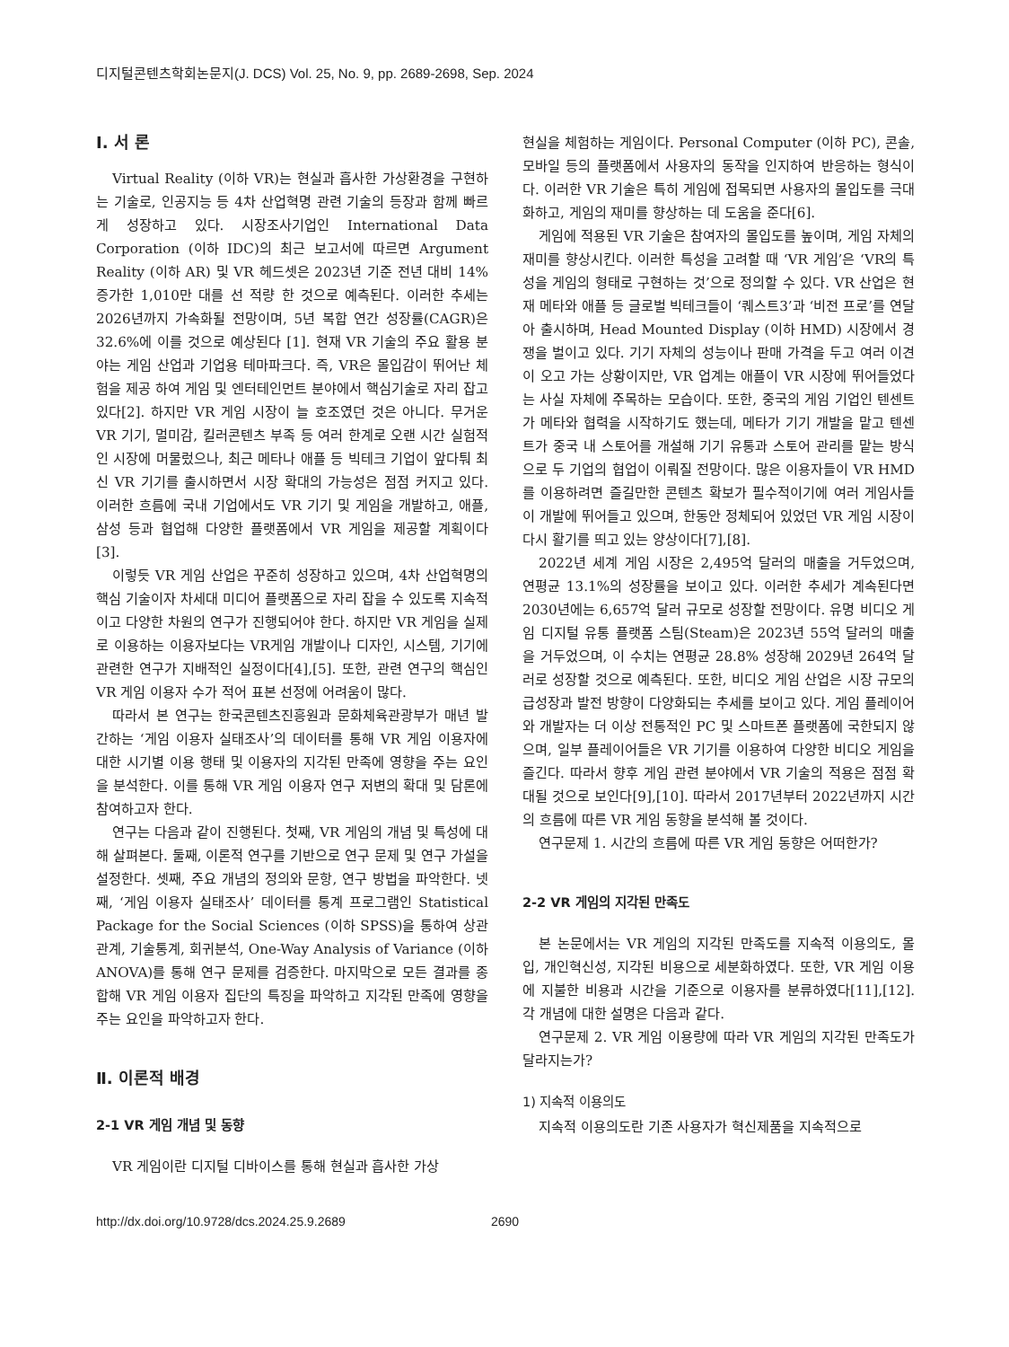디지털콘텐츠학회논문지(J. DCS) Vol. 25, No. 9, pp. 2689-2698, Sep. 2024
Ⅰ. 서 론
Virtual Reality (이하 VR)는 현실과 흡사한 가상환경을 구현하는 기술로, 인공지능 등 4차 산업혁명 관련 기술의 등장과 함께 빠르게 성장하고 있다. 시장조사기업인 International Data Corporation (이하 IDC)의 최근 보고서에 따르면 Argument Reality (이하 AR) 및 VR 헤드셋은 2023년 기준 전년 대비 14% 증가한 1,010만 대를 선 적량 한 것으로 예측된다. 이러한 추세는 2026년까지 가속화될 전망이며, 5년 복합 연간 성장률(CAGR)은 32.6%에 이를 것으로 예상된다 [1]. 현재 VR 기술의 주요 활용 분야는 게임 산업과 기업용 테마파크다. 즉, VR은 몰입감이 뛰어난 체험을 제공 하여 게임 및 엔터테인먼트 분야에서 핵심기술로 자리 잡고 있다[2]. 하지만 VR 게임 시장이 늘 호조였던 것은 아니다. 무거운 VR 기기, 멀미감, 킬러콘텐츠 부족 등 여러 한계로 오랜 시간 실험적인 시장에 머물렀으나, 최근 메타나 애플 등 빅테크 기업이 앞다퉈 최신 VR 기기를 출시하면서 시장 확대의 가능성은 점점 커지고 있다. 이러한 흐름에 국내 기업에서도 VR 기기 및 게임을 개발하고, 애플, 삼성 등과 협업해 다양한 플랫폼에서 VR 게임을 제공할 계획이다[3].
이렇듯 VR 게임 산업은 꾸준히 성장하고 있으며, 4차 산업혁명의 핵심 기술이자 차세대 미디어 플랫폼으로 자리 잡을 수 있도록 지속적이고 다양한 차원의 연구가 진행되어야 한다. 하지만 VR 게임을 실제로 이용하는 이용자보다는 VR게임 개발이나 디자인, 시스템, 기기에 관련한 연구가 지배적인 실정이다[4],[5]. 또한, 관련 연구의 핵심인 VR 게임 이용자 수가 적어 표본 선정에 어려움이 많다.
따라서 본 연구는 한국콘텐츠진흥원과 문화체육관광부가 매년 발간하는 ‘게임 이용자 실태조사’의 데이터를 통해 VR 게임 이용자에 대한 시기별 이용 행태 및 이용자의 지각된 만족에 영향을 주는 요인을 분석한다. 이를 통해 VR 게임 이용자 연구 저변의 확대 및 담론에 참여하고자 한다.
연구는 다음과 같이 진행된다. 첫째, VR 게임의 개념 및 특성에 대해 살펴본다. 둘째, 이론적 연구를 기반으로 연구 문제 및 연구 가설을 설정한다. 셋째, 주요 개념의 정의와 문항, 연구 방법을 파악한다. 넷째, ‘게임 이용자 실태조사’ 데이터를 통계 프로그램인 Statistical Package for the Social Sciences (이하 SPSS)을 통하여 상관관계, 기술통계, 회귀분석, One-Way Analysis of Variance (이하 ANOVA)를 통해 연구 문제를 검증한다. 마지막으로 모든 결과를 종합해 VR 게임 이용자 집단의 특징을 파악하고 지각된 만족에 영향을 주는 요인을 파악하고자 한다.
Ⅱ. 이론적 배경
2-1 VR 게임 개념 및 동향
VR 게임이란 디지털 디바이스를 통해 현실과 흡사한 가상
현실을 체험하는 게임이다. Personal Computer (이하 PC), 콘솔, 모바일 등의 플랫폼에서 사용자의 동작을 인지하여 반응하는 형식이다. 이러한 VR 기술은 특히 게임에 접목되면 사용자의 몰입도를 극대화하고, 게임의 재미를 향상하는 데 도움을 준다[6].
게임에 적용된 VR 기술은 참여자의 몰입도를 높이며, 게임 자체의 재미를 향상시킨다. 이러한 특성을 고려할 때 ‘VR 게임’은 ‘VR의 특성을 게임의 형태로 구현하는 것’으로 정의할 수 있다. VR 산업은 현재 메타와 애플 등 글로벌 빅테크들이 ‘퀘스트3’과 ‘비전 프로’를 연달아 출시하며, Head Mounted Display (이하 HMD) 시장에서 경쟁을 벌이고 있다. 기기 자체의 성능이나 판매 가격을 두고 여러 이견이 오고 가는 상황이지만, VR 업계는 애플이 VR 시장에 뛰어들었다는 사실 자체에 주목하는 모습이다. 또한, 중국의 게임 기업인 텐센트가 메타와 협력을 시작하기도 했는데, 메타가 기기 개발을 맡고 텐센트가 중국 내 스토어를 개설해 기기 유통과 스토어 관리를 맡는 방식으로 두 기업의 협업이 이뤄질 전망이다. 많은 이용자들이 VR HMD를 이용하려면 즐길만한 콘텐츠 확보가 필수적이기에 여러 게임사들이 개발에 뛰어들고 있으며, 한동안 정체되어 있었던 VR 게임 시장이 다시 활기를 띄고 있는 양상이다[7],[8].
2022년 세계 게임 시장은 2,495억 달러의 매출을 거두었으며, 연평균 13.1%의 성장률을 보이고 있다. 이러한 추세가 계속된다면 2030년에는 6,657억 달러 규모로 성장할 전망이다. 유명 비디오 게임 디지털 유통 플랫폼 스팀(Steam)은 2023년 55억 달러의 매출을 거두었으며, 이 수치는 연평균 28.8% 성장해 2029년 264억 달러로 성장할 것으로 예측된다. 또한, 비디오 게임 산업은 시장 규모의 급성장과 발전 방향이 다양화되는 추세를 보이고 있다. 게임 플레이어와 개발자는 더 이상 전통적인 PC 및 스마트폰 플랫폼에 국한되지 않으며, 일부 플레이어들은 VR 기기를 이용하여 다양한 비디오 게임을 즐긴다. 따라서 향후 게임 관련 분야에서 VR 기술의 적용은 점점 확대될 것으로 보인다[9],[10]. 따라서 2017년부터 2022년까지 시간의 흐름에 따른 VR 게임 동향을 분석해 볼 것이다.
연구문제 1. 시간의 흐름에 따른 VR 게임 동향은 어떠한가?
2-2 VR 게임의 지각된 만족도
본 논문에서는 VR 게임의 지각된 만족도를 지속적 이용의도, 몰입, 개인혁신성, 지각된 비용으로 세분화하였다. 또한, VR 게임 이용에 지불한 비용과 시간을 기준으로 이용자를 분류하였다[11],[12]. 각 개념에 대한 설명은 다음과 같다.
연구문제 2. VR 게임 이용량에 따라 VR 게임의 지각된 만족도가 달라지는가?
1) 지속적 이용의도
지속적 이용의도란 기존 사용자가 혁신제품을 지속적으로
http://dx.doi.org/10.9728/dcs.2024.25.9.2689 2690